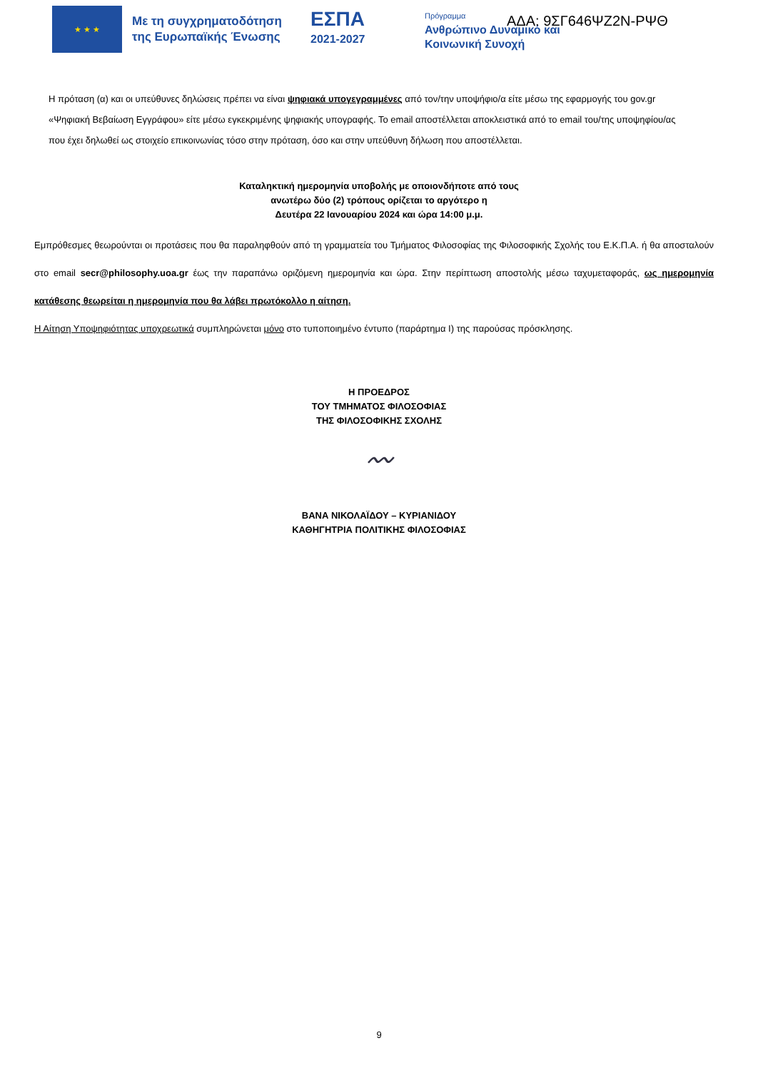★ ★ ★
Με τη συγχρηματοδότηση της Ευρωπαϊκής Ένωσης
ΕΣΠΑ
2021-2027
Πρόγραμμα
Ανθρώπινο Δυναμικό και
Κοινωνική Συνοχή
ΑΔΑ: 9ΣΓ646ΨΖ2Ν-ΡΨΘ
Η πρόταση (α) και οι υπεύθυνες δηλώσεις πρέπει να είναι ψηφιακά υπογεγραμμένες από τον/την υποψήφιο/α είτε μέσω της εφαρμογής του gov.gr «Ψηφιακή Βεβαίωση Εγγράφου» είτε μέσω εγκεκριμένης ψηφιακής υπογραφής. Το email αποστέλλεται αποκλειστικά από το email του/της υποψηφίου/ας που έχει δηλωθεί ως στοιχείο επικοινωνίας τόσο στην πρόταση, όσο και στην υπεύθυνη δήλωση που αποστέλλεται.
Καταληκτική ημερομηνία υποβολής με οποιονδήποτε από τους
ανωτέρω δύο (2) τρόπους ορίζεται το αργότερο η
Δευτέρα 22 Ιανουαρίου 2024 και ώρα 14:00 μ.μ.
Εμπρόθεσμες θεωρούνται οι προτάσεις που θα παραληφθούν από τη γραμματεία του Τμήματος Φιλοσοφίας της Φιλοσοφικής Σχολής του Ε.Κ.Π.Α. ή θα αποσταλούν στο email secr@philosophy.uoa.gr έως την παραπάνω οριζόμενη ημερομηνία και ώρα. Στην περίπτωση αποστολής μέσω ταχυμεταφοράς, ως ημερομηνία κατάθεσης θεωρείται η ημερομηνία που θα λάβει πρωτόκολλο η αίτηση.
Η Αίτηση Υποψηφιότητας υποχρεωτικά συμπληρώνεται μόνο στο τυποποιημένο έντυπο (παράρτημα Ι) της παρούσας πρόσκλησης.
Η ΠΡΟΕΔΡΟΣ
ΤΟΥ ΤΜΗΜΑΤΟΣ ΦΙΛΟΣΟΦΙΑΣ
ΤΗΣ ΦΙΛΟΣΟΦΙΚΗΣ ΣΧΟΛΗΣ
〰
ΒΑΝΑ ΝΙΚΟΛΑΪΔΟΥ – ΚΥΡΙΑΝΙΔΟΥ
ΚΑΘΗΓΗΤΡΙΑ ΠΟΛΙΤΙΚΗΣ ΦΙΛΟΣΟΦΙΑΣ
9